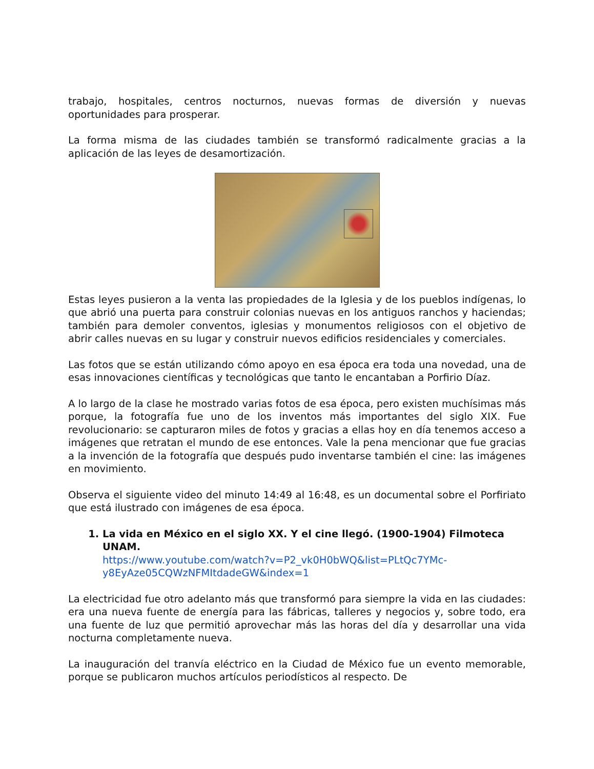trabajo, hospitales, centros nocturnos, nuevas formas de diversión y nuevas oportunidades para prosperar.
La forma misma de las ciudades también se transformó radicalmente gracias a la aplicación de las leyes de desamortización.
Estas leyes pusieron a la venta las propiedades de la Iglesia y de los pueblos indígenas, lo que abrió una puerta para construir colonias nuevas en los antiguos ranchos y haciendas; también para demoler conventos, iglesias y monumentos religiosos con el objetivo de abrir calles nuevas en su lugar y construir nuevos edificios residenciales y comerciales.
Las fotos que se están utilizando cómo apoyo en esa época era toda una novedad, una de esas innovaciones científicas y tecnológicas que tanto le encantaban a Porfirio Díaz.
A lo largo de la clase he mostrado varias fotos de esa época, pero existen muchísimas más porque, la fotografía fue uno de los inventos más importantes del siglo XIX. Fue revolucionario: se capturaron miles de fotos y gracias a ellas hoy en día tenemos acceso a imágenes que retratan el mundo de ese entonces. Vale la pena mencionar que fue gracias a la invención de la fotografía que después pudo inventarse también el cine: las imágenes en movimiento.
Observa el siguiente video del minuto 14:49 al 16:48, es un documental sobre el Porfiriato que está ilustrado con imágenes de esa época.
1. La vida en México en el siglo XX. Y el cine llegó. (1900-1904) Filmoteca UNAM.
https://www.youtube.com/watch?v=P2_vk0H0bWQ&list=PLtQc7YMc-y8EyAze05CQWzNFMItdadeGW&index=1
La electricidad fue otro adelanto más que transformó para siempre la vida en las ciudades: era una nueva fuente de energía para las fábricas, talleres y negocios y, sobre todo, era una fuente de luz que permitió aprovechar más las horas del día y desarrollar una vida nocturna completamente nueva.
La inauguración del tranvía eléctrico en la Ciudad de México fue un evento memorable, porque se publicaron muchos artículos periodísticos al respecto. De